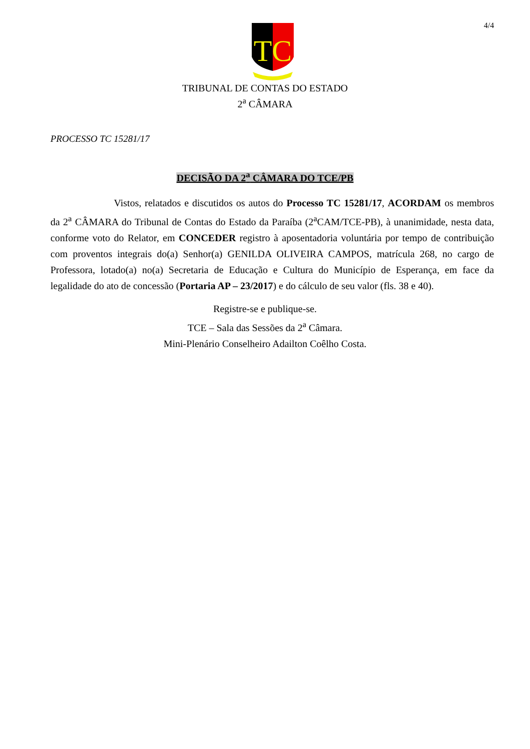4/4
TC
TRIBUNAL DE CONTAS DO ESTADO
2<sup>a</sup> CÂMARA
PROCESSO TC 15281/17
DECISÃO DA 2<sup>a</sup> CÂMARA DO TCE/PB
Vistos, relatados e discutidos os autos do Processo TC 15281/17, ACORDAM os membros da 2<sup>a</sup> CÂMARA do Tribunal de Contas do Estado da Paraíba (2<sup>a</sup>CAM/TCE-PB), à unanimidade, nesta data, conforme voto do Relator, em CONCEDER registro à aposentadoria voluntária por tempo de contribuição com proventos integrais do(a) Senhor(a) GENILDA OLIVEIRA CAMPOS, matrícula 268, no cargo de Professora, lotado(a) no(a) Secretaria de Educação e Cultura do Município de Esperança, em face da legalidade do ato de concessão (Portaria AP – 23/2017) e do cálculo de seu valor (fls. 38 e 40).
Registre-se e publique-se.
TCE – Sala das Sessões da 2<sup>a</sup> Câmara.
Mini-Plenário Conselheiro Adailton Coêlho Costa.